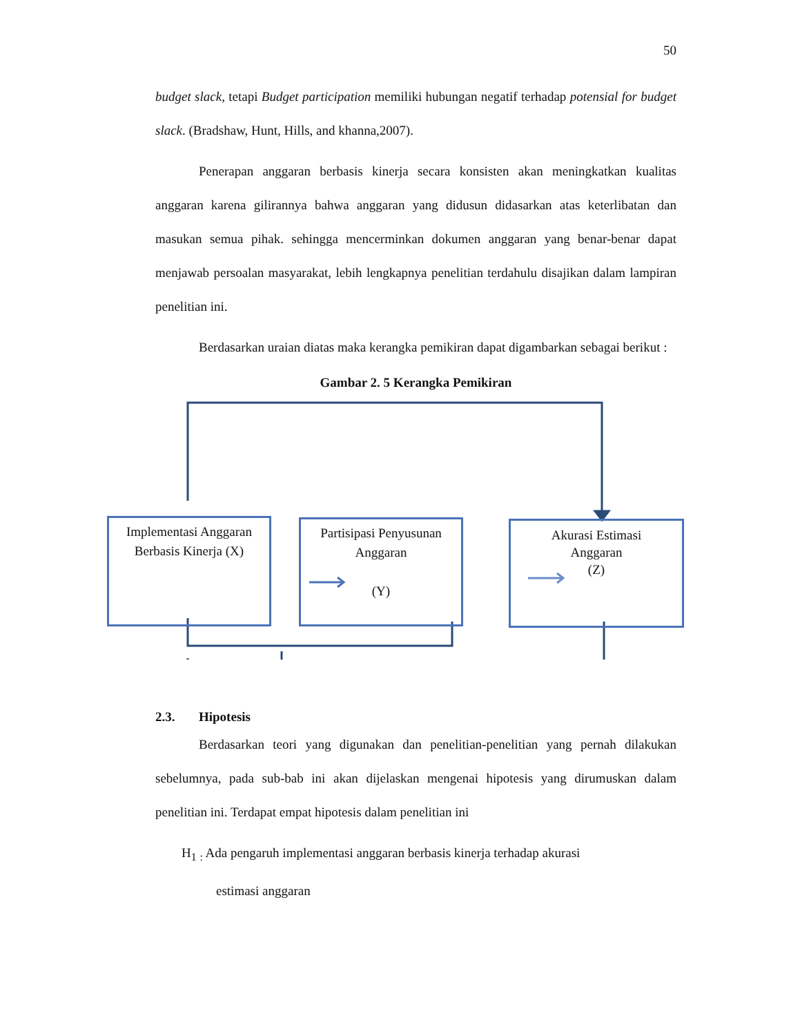50
budget slack, tetapi Budget participation memiliki hubungan negatif terhadap potensial for budget slack. (Bradshaw, Hunt, Hills, and khanna,2007).
Penerapan anggaran berbasis kinerja secara konsisten akan meningkatkan kualitas anggaran karena gilirannya bahwa anggaran yang didusun didasarkan atas keterlibatan dan masukan semua pihak. sehingga mencerminkan dokumen anggaran yang benar-benar dapat menjawab persoalan masyarakat, lebih lengkapnya penelitian terdahulu disajikan dalam lampiran penelitian ini.
Berdasarkan uraian diatas maka kerangka pemikiran dapat digambarkan sebagai berikut :
Gambar 2. 5 Kerangka Pemikiran
Implementasi Anggaran
Berbasis Kinerja (X)
Partisipasi Penyusunan
Anggaran
(Y)
Akurasi Estimasi
Anggaran
(Z)
2.3. Hipotesis
Berdasarkan teori yang digunakan dan penelitian-penelitian yang pernah dilakukan sebelumnya, pada sub-bab ini akan dijelaskan mengenai hipotesis yang dirumuskan dalam penelitian ini. Terdapat empat hipotesis dalam penelitian ini
H<sub>1</sub> <sub>:</sub> Ada pengaruh implementasi anggaran berbasis kinerja terhadap akurasi
estimasi anggaran